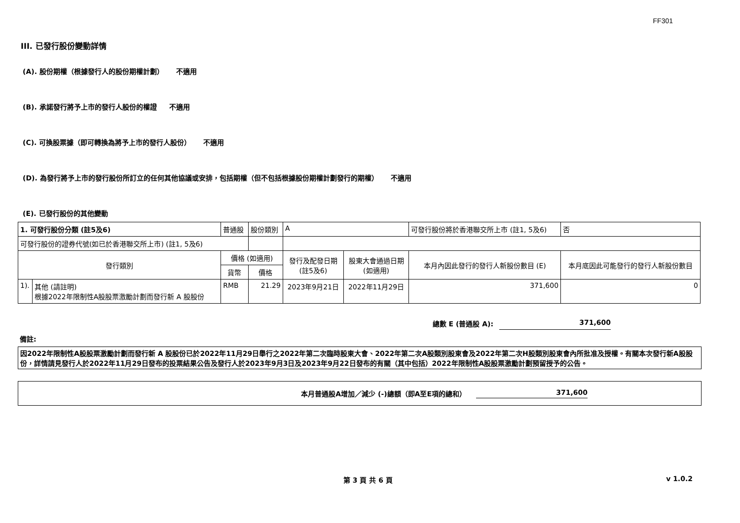FF301
III. 已發行股份變動詳情
(A). 股份期權（根據發行人的股份期權計劃） 不適用
(B). 承諾發行將予上市的發行人股份的權證 不適用
(C). 可換股票據（即可轉換為將予上市的發行人股份） 不適用
(D). 為發行將予上市的發行股份所訂立的任何其他協議或安排，包括期權（但不包括根據股份期權計劃發行的期權） 不適用
(E). 已發行股份的其他變動
| 1. 可發行股份分類 (註5及6) | | 普通股 | | 股份類別 | A | | 可發行股份將於香港聯交所上市 (註1, 5及6) | | 否 |
| 可發行股份的證券代號(如已於香港聯交所上市) (註1, 5及6) | | | | | | | | | |
| 發行類別 | | 價格 (如適用) | | | 發行及配發日期 (註5及6) | 股東大會通過日期 (如適用) | 本月內因此發行的發行人新股份數目 (E) | 本月底因此可能發行的發行人新股份數目 | |
| | | 貨幣 | 價格 | | | | | | |
| 1). | 其他 (請註明) 根據2022年限制性A股股票激勵計劃而發行新 A 股股份 | RMB | 21.29 | | 2023年9月21日 | 2022年11月29日 | 371,600 | 0 | |
總數 E (普通股 A): 371,600
備註:
因2022年限制性A股股票激勵計劃而發行新 A 股股份已於2022年11月29日舉行之2022年第二次臨時股東大會、2022年第二次A股類別股東會及2022年第二次H股類別股東會內所批准及授權。有關本次發行新A股股份，詳情請見發行人於2022年11月29日發布的投票結果公告及發行人於2023年9月3日及2023年9月22日發布的有關（其中包括）2022年限制性A股股票激勵計劃預留授予的公告。
本月普通股A增加／減少 (-)總額（即A至E項的總和） 371,600
第 3 頁 共 6 頁 v 1.0.2